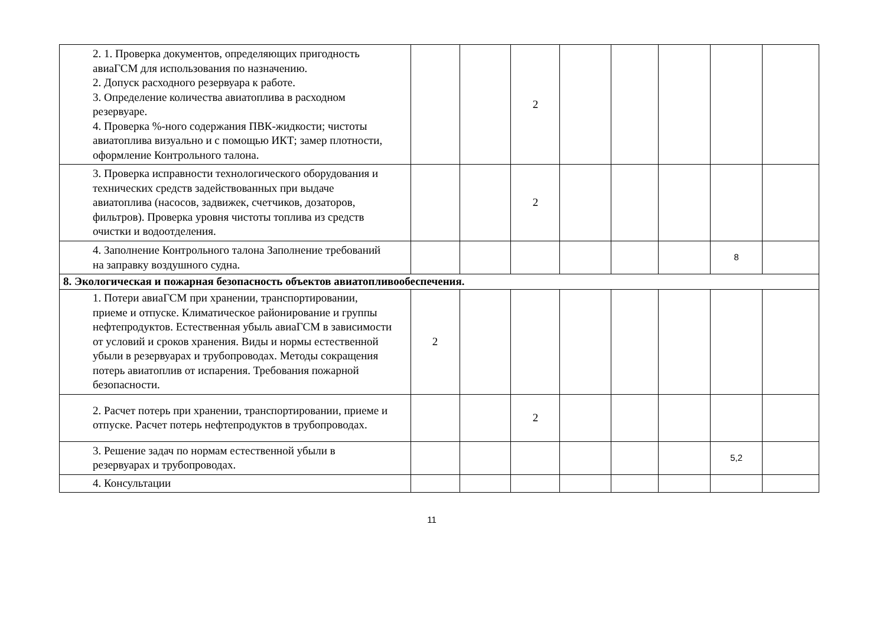| 2. 1. Проверка документов, определяющих пригодность авиаГСМ для использования по назначению. 2. Допуск расходного резервуара к работе. 3. Определение количества авиатоплива в расходном резервуаре. 4. Проверка %-ного содержания ПВК-жидкости; чистоты авиатоплива визуально и с помощью ИКТ; замер плотности, оформление Контрольного талона. | | | 2 | | | | | |
| 3. Проверка исправности технологического оборудования и технических средств задействованных при выдаче авиатоплива (насосов, задвижек, счетчиков, дозаторов, фильтров). Проверка уровня чистоты топлива из средств очистки и водоотделения. | | | 2 | | | | | |
| 4. Заполнение Контрольного талона Заполнение требований на заправку воздушного судна. | | | | | | | 8 | |
| 8. Экологическая и пожарная безопасность объектов авиатопливообеспечения. | | | | | | | | |
| 1. Потери авиаГСМ при хранении, транспортировании, приеме и отпуске. Климатическое районирование и группы нефтепродуктов. Естественная убыль авиаГСМ в зависимости от условий и сроков хранения. Виды и нормы естественной убыли в резервуарах и трубопроводах. Методы сокращения потерь авиатоплив от испарения. Требования пожарной безопасности. | 2 | | | | | | | |
| 2. Расчет потерь при хранении, транспортировании, приеме и отпуске. Расчет потерь нефтепродуктов в трубопроводах. | | | 2 | | | | | |
| 3. Решение задач по нормам естественной убыли в резервуарах и трубопроводах. | | | | | | | 5,2 | |
| 4. Консультации | | | | | | | | |
11